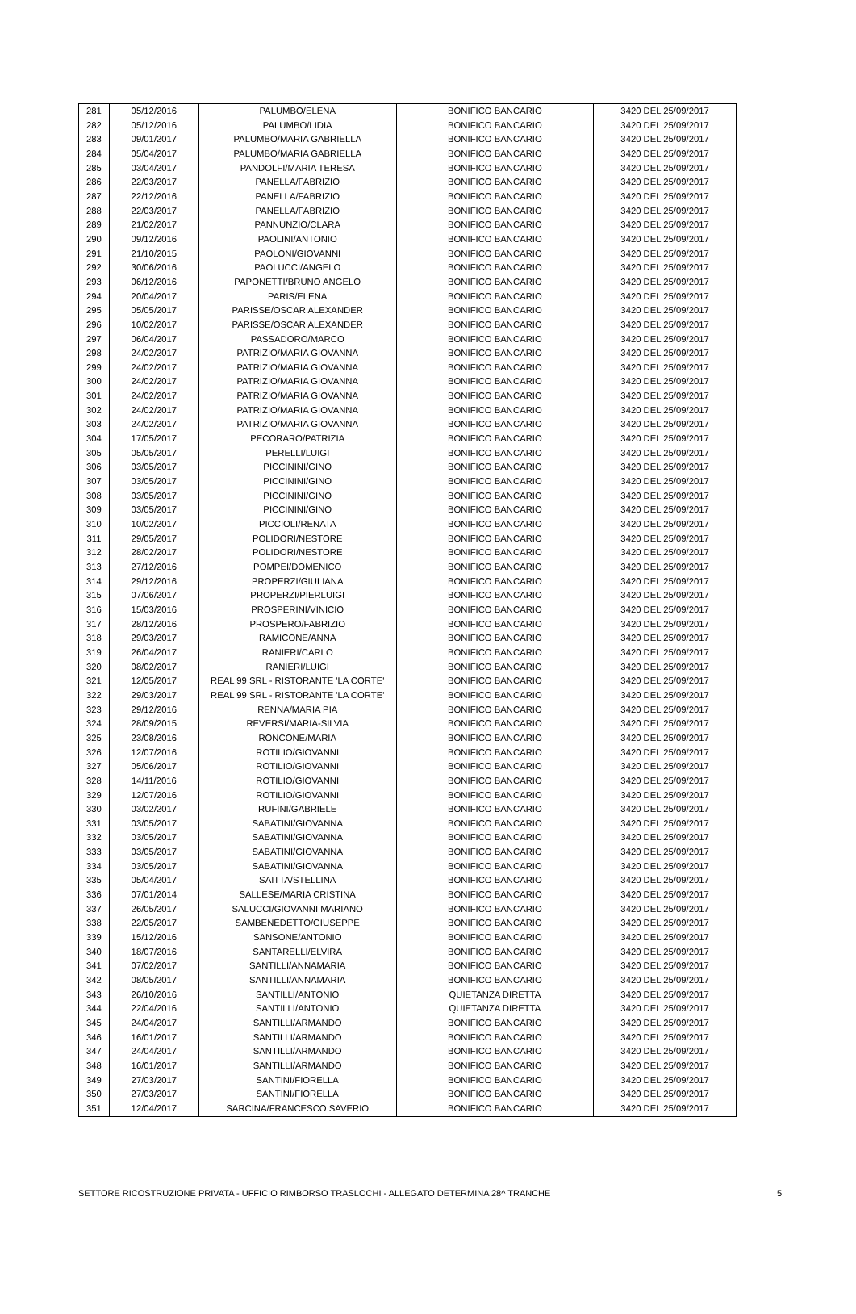| 281 | 05/12/2016 | PALUMBO/ELENA | BONIFICO BANCARIO | 3420 DEL 25/09/2017 |
| 282 | 05/12/2016 | PALUMBO/LIDIA | BONIFICO BANCARIO | 3420 DEL 25/09/2017 |
| 283 | 09/01/2017 | PALUMBO/MARIA GABRIELLA | BONIFICO BANCARIO | 3420 DEL 25/09/2017 |
| 284 | 05/04/2017 | PALUMBO/MARIA GABRIELLA | BONIFICO BANCARIO | 3420 DEL 25/09/2017 |
| 285 | 03/04/2017 | PANDOLFI/MARIA TERESA | BONIFICO BANCARIO | 3420 DEL 25/09/2017 |
| 286 | 22/03/2017 | PANELLA/FABRIZIO | BONIFICO BANCARIO | 3420 DEL 25/09/2017 |
| 287 | 22/12/2016 | PANELLA/FABRIZIO | BONIFICO BANCARIO | 3420 DEL 25/09/2017 |
| 288 | 22/03/2017 | PANELLA/FABRIZIO | BONIFICO BANCARIO | 3420 DEL 25/09/2017 |
| 289 | 21/02/2017 | PANNUNZIO/CLARA | BONIFICO BANCARIO | 3420 DEL 25/09/2017 |
| 290 | 09/12/2016 | PAOLINI/ANTONIO | BONIFICO BANCARIO | 3420 DEL 25/09/2017 |
| 291 | 21/10/2015 | PAOLONI/GIOVANNI | BONIFICO BANCARIO | 3420 DEL 25/09/2017 |
| 292 | 30/06/2016 | PAOLUCCI/ANGELO | BONIFICO BANCARIO | 3420 DEL 25/09/2017 |
| 293 | 06/12/2016 | PAPONETTI/BRUNO ANGELO | BONIFICO BANCARIO | 3420 DEL 25/09/2017 |
| 294 | 20/04/2017 | PARIS/ELENA | BONIFICO BANCARIO | 3420 DEL 25/09/2017 |
| 295 | 05/05/2017 | PARISSE/OSCAR ALEXANDER | BONIFICO BANCARIO | 3420 DEL 25/09/2017 |
| 296 | 10/02/2017 | PARISSE/OSCAR ALEXANDER | BONIFICO BANCARIO | 3420 DEL 25/09/2017 |
| 297 | 06/04/2017 | PASSADORO/MARCO | BONIFICO BANCARIO | 3420 DEL 25/09/2017 |
| 298 | 24/02/2017 | PATRIZIO/MARIA GIOVANNA | BONIFICO BANCARIO | 3420 DEL 25/09/2017 |
| 299 | 24/02/2017 | PATRIZIO/MARIA GIOVANNA | BONIFICO BANCARIO | 3420 DEL 25/09/2017 |
| 300 | 24/02/2017 | PATRIZIO/MARIA GIOVANNA | BONIFICO BANCARIO | 3420 DEL 25/09/2017 |
| 301 | 24/02/2017 | PATRIZIO/MARIA GIOVANNA | BONIFICO BANCARIO | 3420 DEL 25/09/2017 |
| 302 | 24/02/2017 | PATRIZIO/MARIA GIOVANNA | BONIFICO BANCARIO | 3420 DEL 25/09/2017 |
| 303 | 24/02/2017 | PATRIZIO/MARIA GIOVANNA | BONIFICO BANCARIO | 3420 DEL 25/09/2017 |
| 304 | 17/05/2017 | PECORARO/PATRIZIA | BONIFICO BANCARIO | 3420 DEL 25/09/2017 |
| 305 | 05/05/2017 | PERELLI/LUIGI | BONIFICO BANCARIO | 3420 DEL 25/09/2017 |
| 306 | 03/05/2017 | PICCININI/GINO | BONIFICO BANCARIO | 3420 DEL 25/09/2017 |
| 307 | 03/05/2017 | PICCININI/GINO | BONIFICO BANCARIO | 3420 DEL 25/09/2017 |
| 308 | 03/05/2017 | PICCININI/GINO | BONIFICO BANCARIO | 3420 DEL 25/09/2017 |
| 309 | 03/05/2017 | PICCININI/GINO | BONIFICO BANCARIO | 3420 DEL 25/09/2017 |
| 310 | 10/02/2017 | PICCIOLI/RENATA | BONIFICO BANCARIO | 3420 DEL 25/09/2017 |
| 311 | 29/05/2017 | POLIDORI/NESTORE | BONIFICO BANCARIO | 3420 DEL 25/09/2017 |
| 312 | 28/02/2017 | POLIDORI/NESTORE | BONIFICO BANCARIO | 3420 DEL 25/09/2017 |
| 313 | 27/12/2016 | POMPEI/DOMENICO | BONIFICO BANCARIO | 3420 DEL 25/09/2017 |
| 314 | 29/12/2016 | PROPERZI/GIULIANA | BONIFICO BANCARIO | 3420 DEL 25/09/2017 |
| 315 | 07/06/2017 | PROPERZI/PIERLUIGI | BONIFICO BANCARIO | 3420 DEL 25/09/2017 |
| 316 | 15/03/2016 | PROSPERINI/VINICIO | BONIFICO BANCARIO | 3420 DEL 25/09/2017 |
| 317 | 28/12/2016 | PROSPERO/FABRIZIO | BONIFICO BANCARIO | 3420 DEL 25/09/2017 |
| 318 | 29/03/2017 | RAMICONE/ANNA | BONIFICO BANCARIO | 3420 DEL 25/09/2017 |
| 319 | 26/04/2017 | RANIERI/CARLO | BONIFICO BANCARIO | 3420 DEL 25/09/2017 |
| 320 | 08/02/2017 | RANIERI/LUIGI | BONIFICO BANCARIO | 3420 DEL 25/09/2017 |
| 321 | 12/05/2017 | REAL 99 SRL - RISTORANTE 'LA CORTE' | BONIFICO BANCARIO | 3420 DEL 25/09/2017 |
| 322 | 29/03/2017 | REAL 99 SRL - RISTORANTE 'LA CORTE' | BONIFICO BANCARIO | 3420 DEL 25/09/2017 |
| 323 | 29/12/2016 | RENNA/MARIA PIA | BONIFICO BANCARIO | 3420 DEL 25/09/2017 |
| 324 | 28/09/2015 | REVERSI/MARIA-SILVIA | BONIFICO BANCARIO | 3420 DEL 25/09/2017 |
| 325 | 23/08/2016 | RONCONE/MARIA | BONIFICO BANCARIO | 3420 DEL 25/09/2017 |
| 326 | 12/07/2016 | ROTILIO/GIOVANNI | BONIFICO BANCARIO | 3420 DEL 25/09/2017 |
| 327 | 05/06/2017 | ROTILIO/GIOVANNI | BONIFICO BANCARIO | 3420 DEL 25/09/2017 |
| 328 | 14/11/2016 | ROTILIO/GIOVANNI | BONIFICO BANCARIO | 3420 DEL 25/09/2017 |
| 329 | 12/07/2016 | ROTILIO/GIOVANNI | BONIFICO BANCARIO | 3420 DEL 25/09/2017 |
| 330 | 03/02/2017 | RUFINI/GABRIELE | BONIFICO BANCARIO | 3420 DEL 25/09/2017 |
| 331 | 03/05/2017 | SABATINI/GIOVANNA | BONIFICO BANCARIO | 3420 DEL 25/09/2017 |
| 332 | 03/05/2017 | SABATINI/GIOVANNA | BONIFICO BANCARIO | 3420 DEL 25/09/2017 |
| 333 | 03/05/2017 | SABATINI/GIOVANNA | BONIFICO BANCARIO | 3420 DEL 25/09/2017 |
| 334 | 03/05/2017 | SABATINI/GIOVANNA | BONIFICO BANCARIO | 3420 DEL 25/09/2017 |
| 335 | 05/04/2017 | SAITTA/STELLINA | BONIFICO BANCARIO | 3420 DEL 25/09/2017 |
| 336 | 07/01/2014 | SALLESE/MARIA CRISTINA | BONIFICO BANCARIO | 3420 DEL 25/09/2017 |
| 337 | 26/05/2017 | SALUCCI/GIOVANNI MARIANO | BONIFICO BANCARIO | 3420 DEL 25/09/2017 |
| 338 | 22/05/2017 | SAMBENEDETTO/GIUSEPPE | BONIFICO BANCARIO | 3420 DEL 25/09/2017 |
| 339 | 15/12/2016 | SANSONE/ANTONIO | BONIFICO BANCARIO | 3420 DEL 25/09/2017 |
| 340 | 18/07/2016 | SANTARELLI/ELVIRA | BONIFICO BANCARIO | 3420 DEL 25/09/2017 |
| 341 | 07/02/2017 | SANTILLI/ANNAMARIA | BONIFICO BANCARIO | 3420 DEL 25/09/2017 |
| 342 | 08/05/2017 | SANTILLI/ANNAMARIA | BONIFICO BANCARIO | 3420 DEL 25/09/2017 |
| 343 | 26/10/2016 | SANTILLI/ANTONIO | QUIETANZA DIRETTA | 3420 DEL 25/09/2017 |
| 344 | 22/04/2016 | SANTILLI/ANTONIO | QUIETANZA DIRETTA | 3420 DEL 25/09/2017 |
| 345 | 24/04/2017 | SANTILLI/ARMANDO | BONIFICO BANCARIO | 3420 DEL 25/09/2017 |
| 346 | 16/01/2017 | SANTILLI/ARMANDO | BONIFICO BANCARIO | 3420 DEL 25/09/2017 |
| 347 | 24/04/2017 | SANTILLI/ARMANDO | BONIFICO BANCARIO | 3420 DEL 25/09/2017 |
| 348 | 16/01/2017 | SANTILLI/ARMANDO | BONIFICO BANCARIO | 3420 DEL 25/09/2017 |
| 349 | 27/03/2017 | SANTINI/FIORELLA | BONIFICO BANCARIO | 3420 DEL 25/09/2017 |
| 350 | 27/03/2017 | SANTINI/FIORELLA | BONIFICO BANCARIO | 3420 DEL 25/09/2017 |
| 351 | 12/04/2017 | SARCINA/FRANCESCO SAVERIO | BONIFICO BANCARIO | 3420 DEL 25/09/2017 |
SETTORE RICOSTRUZIONE PRIVATA - UFFICIO RIMBORSO TRASLOCHI - ALLEGATO DETERMINA 28^ TRANCHE 5